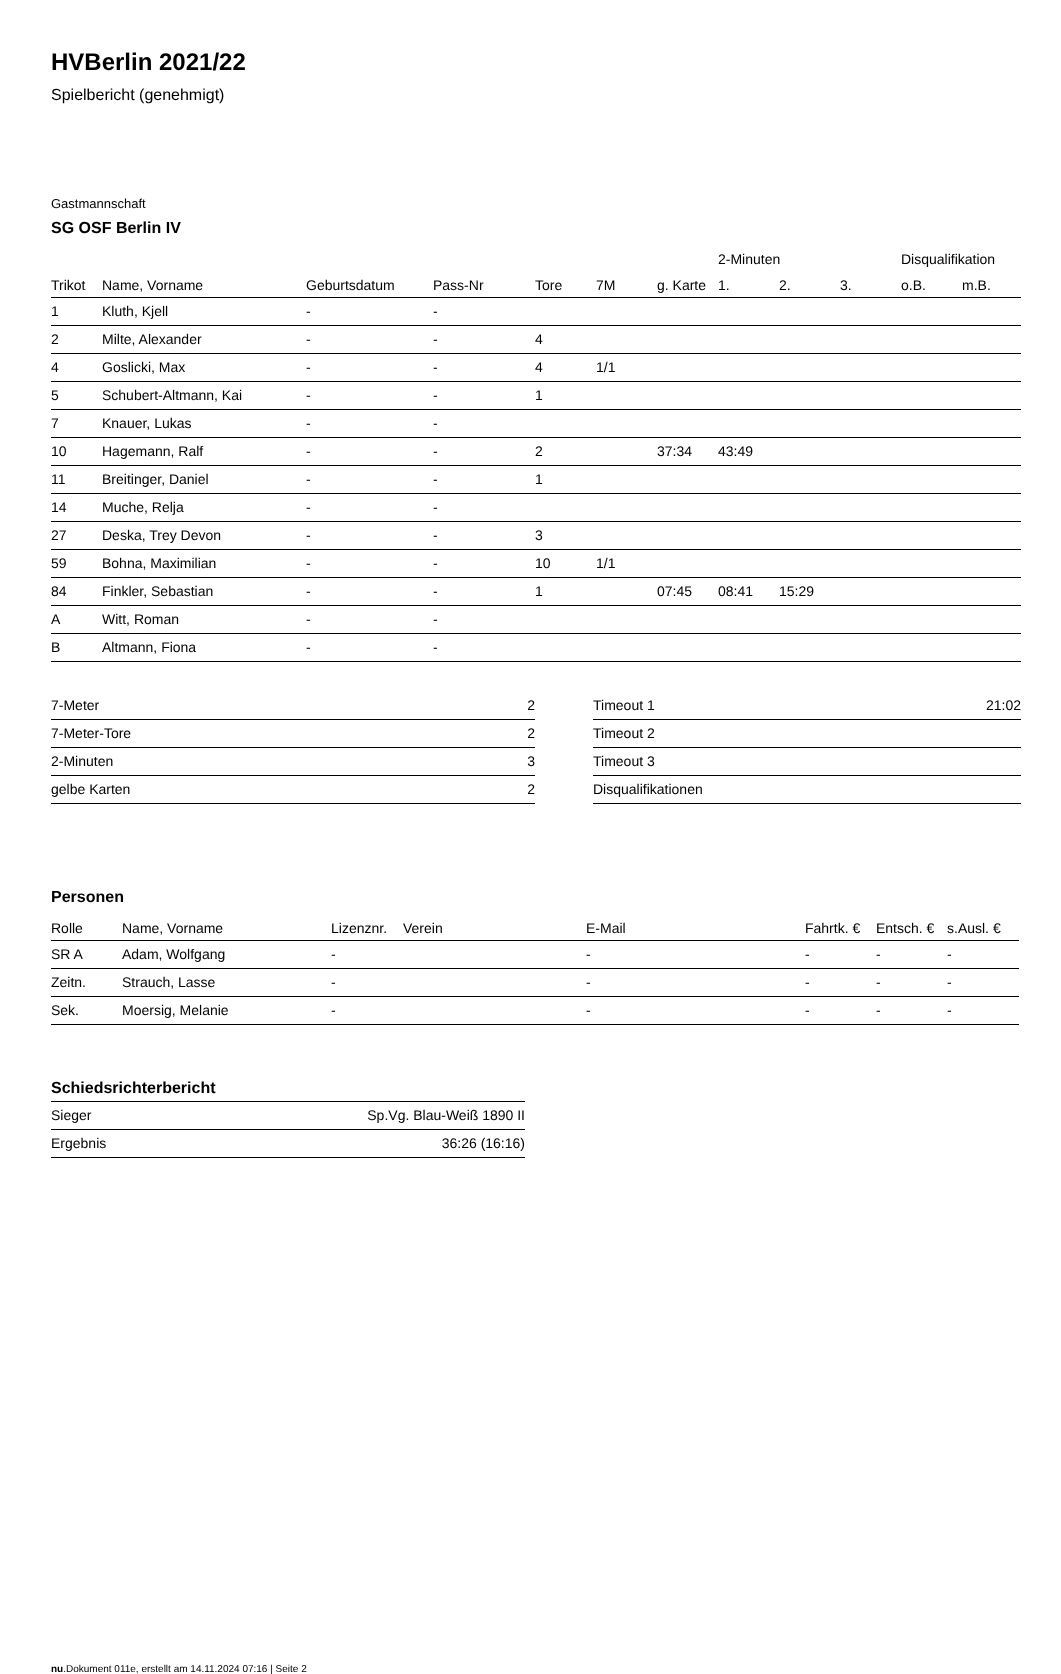HVBerlin 2021/22
Spielbericht (genehmigt)
Gastmannschaft
SG OSF Berlin IV
| | | | | | | | 2-Minuten | | | Disqualifikation | |
| --- | --- | --- | --- | --- | --- | --- | --- | --- | --- | --- | --- |
| Trikot | Name, Vorname | Geburtsdatum | Pass-Nr | Tore | 7M | g. Karte | 1. | 2. | 3. | o.B. | m.B. |
| 1 | Kluth, Kjell | - | - | | | | | | | | |
| 2 | Milte, Alexander | - | - | 4 | | | | | | | |
| 4 | Goslicki, Max | - | - | 4 | 1/1 | | | | | | |
| 5 | Schubert-Altmann, Kai | - | - | 1 | | | | | | | |
| 7 | Knauer, Lukas | - | - | | | | | | | | |
| 10 | Hagemann, Ralf | - | - | 2 | | 37:34 | 43:49 | | | | |
| 11 | Breitinger, Daniel | - | - | 1 | | | | | | | |
| 14 | Muche, Relja | - | - | | | | | | | | |
| 27 | Deska, Trey Devon | - | - | 3 | | | | | | | |
| 59 | Bohna, Maximilian | - | - | 10 | 1/1 | | | | | | |
| 84 | Finkler, Sebastian | - | - | 1 | | 07:45 | 08:41 | 15:29 | | | |
| A | Witt, Roman | - | - | | | | | | | | |
| B | Altmann, Fiona | - | - | | | | | | | | |
| 7-Meter | 2 |
| 7-Meter-Tore | 2 |
| 2-Minuten | 3 |
| gelbe Karten | 2 |
| Timeout 1 | 21:02 |
| Timeout 2 | |
| Timeout 3 | |
| Disqualifikationen | |
Personen
| Rolle | Name, Vorname | Lizenznr. | Verein | E-Mail | Fahrtk. € | Entsch. € | s.Ausl. € |
| --- | --- | --- | --- | --- | --- | --- | --- |
| SR A | Adam, Wolfgang | - | | - | - | - | - |
| Zeitn. | Strauch, Lasse | - | | - | - | - | - |
| Sek. | Moersig, Melanie | - | | - | - | - | - |
Schiedsrichterbericht
| Sieger | Sp.Vg. Blau-Weiß 1890 II |
| Ergebnis | 36:26 (16:16) |
nu.Dokument 011e, erstellt am 14.11.2024 07:16 | Seite 2